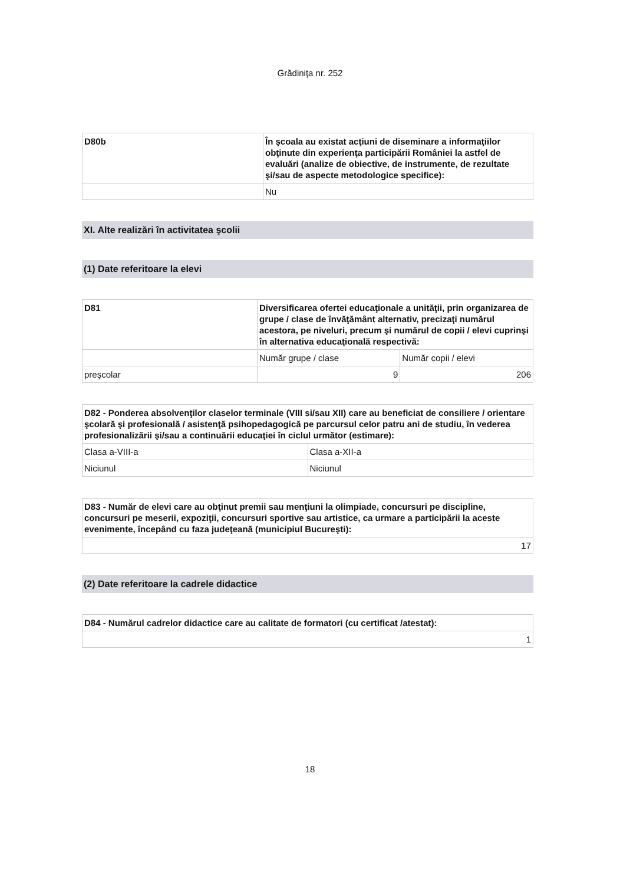Grădiniţa nr. 252
| D80b | În şcoala au existat acţiuni de diseminare a informaţiilor obţinute din experienţa participării României la astfel de evaluări (analize de obiective, de instrumente, de rezultate şi/sau de aspecte metodologice specifice): |
| | Nu |
XI. Alte realizări în activitatea şcolii
(1) Date referitoare la elevi
| D81 | Diversificarea ofertei educaţionale a unităţii, prin organizarea de grupe / clase de învăţământ alternativ, precizaţi numărul acestora, pe niveluri, precum şi numărul de copii / elevi cuprinşi în alternativa educaţională respectivă: | |
| | Număr grupe / clase | Număr copii / elevi |
| preşcolar | 9 | 206 |
| D82 - Ponderea absolvenţilor claselor terminale (VIII si/sau XII) care au beneficiat de consiliere / orientare şcolară şi profesională / asistenţă psihopedagogică pe parcursul celor patru ani de studiu, în vederea profesionalizării şi/sau a continuării educaţiei în ciclul următor (estimare): | |
| Clasa a-VIII-a | Clasa a-XII-a |
| Niciunul | Niciunul |
| D83 - Număr de elevi care au obţinut premii sau menţiuni la olimpiade, concursuri pe discipline, concursuri pe meserii, expoziţii, concursuri sportive sau artistice, ca urmare a participării la aceste evenimente, începând cu faza judeţeană (municipiul Bucureşti): |
| 17 |
(2) Date referitoare la cadrele didactice
| D84 - Numărul cadrelor didactice care au calitate de formatori (cu certificat /atestat): |
| 1 |
18